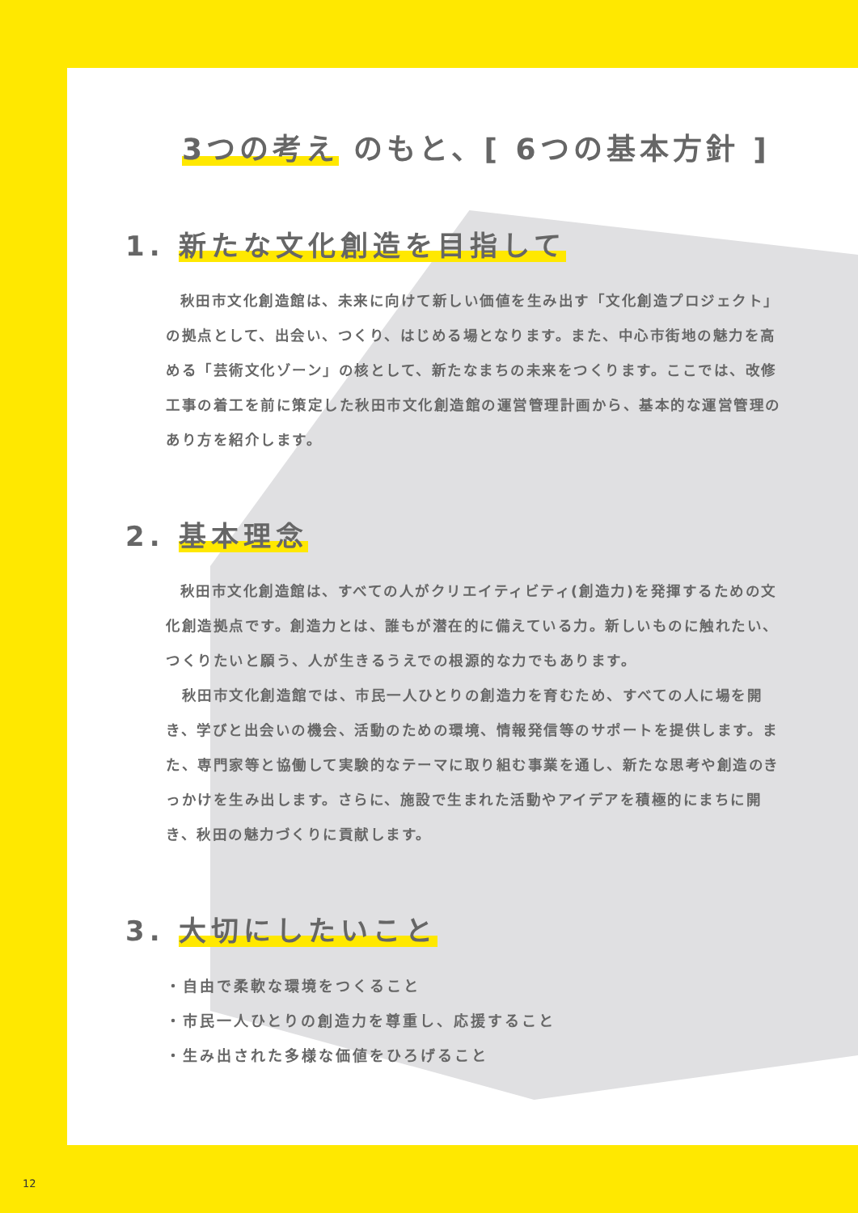3つの考え のもと、[ 6つの基本方針 ]
1. 新たな文化創造を目指して
秋田市文化創造館は、未来に向けて新しい価値を生み出す「文化創造プロジェクト」の拠点として、出会い、つくり、はじめる場となります。また、中心市街地の魅力を高める「芸術文化ゾーン」の核として、新たなまちの未来をつくります。ここでは、改修工事の着工を前に策定した秋田市文化創造館の運営管理計画から、基本的な運営管理のあり方を紹介します。
2. 基本理念
秋田市文化創造館は、すべての人がクリエイティビティ(創造力)を発揮するための文化創造拠点です。創造力とは、誰もが潜在的に備えている力。新しいものに触れたい、つくりたいと願う、人が生きるうえでの根源的な力でもあります。
　秋田市文化創造館では、市民一人ひとりの創造力を育むため、すべての人に場を開き、学びと出会いの機会、活動のための環境、情報発信等のサポートを提供します。また、専門家等と協働して実験的なテーマに取り組む事業を通し、新たな思考や創造のきっかけを生み出します。さらに、施設で生まれた活動やアイデアを積極的にまちに開き、秋田の魅力づくりに貢献します。
3. 大切にしたいこと
・自由で柔軟な環境をつくること
・市民一人ひとりの創造力を尊重し、応援すること
・生み出された多様な価値をひろげること
12